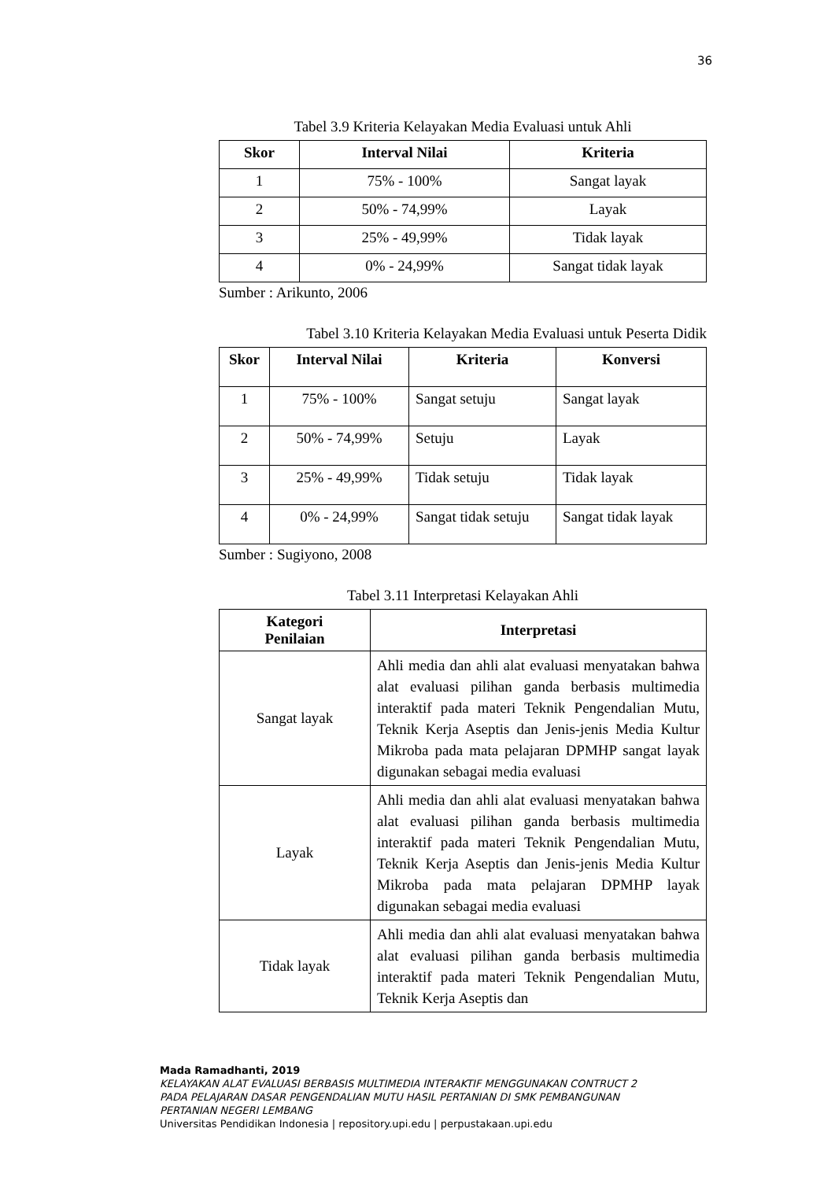36
Tabel 3.9 Kriteria Kelayakan Media Evaluasi untuk Ahli
| Skor | Interval Nilai | Kriteria |
| --- | --- | --- |
| 1 | 75% - 100% | Sangat layak |
| 2 | 50% - 74,99% | Layak |
| 3 | 25% - 49,99% | Tidak layak |
| 4 | 0% - 24,99% | Sangat tidak layak |
Sumber : Arikunto, 2006
Tabel 3.10 Kriteria Kelayakan Media Evaluasi untuk Peserta Didik
| Skor | Interval Nilai | Kriteria | Konversi |
| --- | --- | --- | --- |
| 1 | 75% - 100% | Sangat setuju | Sangat layak |
| 2 | 50% - 74,99% | Setuju | Layak |
| 3 | 25% - 49,99% | Tidak setuju | Tidak layak |
| 4 | 0% - 24,99% | Sangat tidak setuju | Sangat tidak layak |
Sumber : Sugiyono, 2008
Tabel 3.11 Interpretasi Kelayakan Ahli
| Kategori Penilaian | Interpretasi |
| --- | --- |
| Sangat layak | Ahli media dan ahli alat evaluasi menyatakan bahwa alat evaluasi pilihan ganda berbasis multimedia interaktif pada materi Teknik Pengendalian Mutu, Teknik Kerja Aseptis dan Jenis-jenis Media Kultur Mikroba pada mata pelajaran DPMHP sangat layak digunakan sebagai media evaluasi |
| Layak | Ahli media dan ahli alat evaluasi menyatakan bahwa alat evaluasi pilihan ganda berbasis multimedia interaktif pada materi Teknik Pengendalian Mutu, Teknik Kerja Aseptis dan Jenis-jenis Media Kultur Mikroba pada mata pelajaran DPMHP layak digunakan sebagai media evaluasi |
| Tidak layak | Ahli media dan ahli alat evaluasi menyatakan bahwa alat evaluasi pilihan ganda berbasis multimedia interaktif pada materi Teknik Pengendalian Mutu, Teknik Kerja Aseptis dan |
Mada Ramadhanti, 2019
KELAYAKAN ALAT EVALUASI BERBASIS MULTIMEDIA INTERAKTIF MENGGUNAKAN CONTRUCT 2
PADA PELAJARAN DASAR PENGENDALIAN MUTU HASIL PERTANIAN DI SMK PEMBANGUNAN
PERTANIAN NEGERI LEMBANG
Universitas Pendidikan Indonesia | repository.upi.edu | perpustakaan.upi.edu